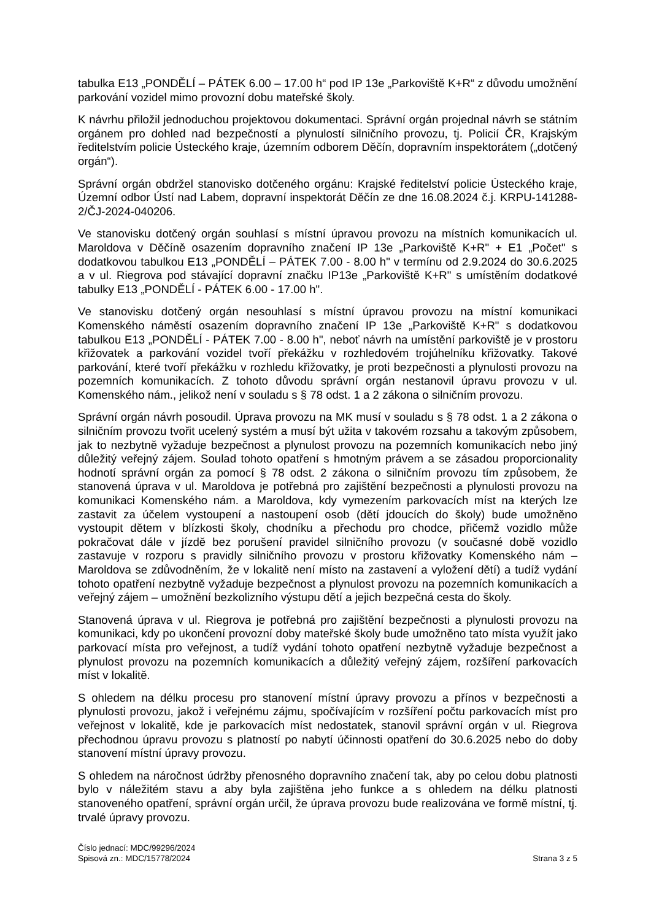tabulka E13 „PONDĚLÍ – PÁTEK 6.00 – 17.00 h“ pod IP 13e „Parkoviště K+R“ z důvodu umožnění parkování vozidel mimo provozní dobu mateřské školy.
K návrhu přiložil jednoduchou projektovou dokumentaci. Správní orgán projednal návrh se státním orgánem pro dohled nad bezpečností a plynulostí silničního provozu, tj. Policií ČR, Krajským ředitelstvím policie Ústeckého kraje, územním odborem Děčín, dopravním inspektorátem („dotčený orgán“).
Správní orgán obdržel stanovisko dotčeného orgánu: Krajské ředitelství policie Ústeckého kraje, Územní odbor Ústí nad Labem, dopravní inspektorát Děčín ze dne 16.08.2024 č.j. KRPU-141288-2/ČJ-2024-040206.
Ve stanovisku dotčený orgán souhlasí s místní úpravou provozu na místních komunikacích ul. Maroldova v Děčíně osazením dopravního značení IP 13e „Parkoviště K+R" + E1 „Počet" s dodatkovou tabulkou E13 „PONDĚLÍ – PÁTEK 7.00 - 8.00 h" v termínu od 2.9.2024 do 30.6.2025 a v ul. Riegrova pod stávající dopravní značku IP13e „Parkoviště K+R" s umístěním dodatkové tabulky E13 „PONDĚLÍ - PÁTEK 6.00 - 17.00 h".
Ve stanovisku dotčený orgán nesouhlasí s místní úpravou provozu na místní komunikaci Komenského náměstí osazením dopravního značení IP 13e „Parkoviště K+R" s dodatkovou tabulkou E13 „PONDĚLÍ - PÁTEK 7.00 - 8.00 h", neboť návrh na umístění parkoviště je v prostoru křižovatek a parkování vozidel tvoří překážku v rozhledovém trojúhelníku křižovatky. Takové parkování, které tvoří překážku v rozhledu křižovatky, je proti bezpečnosti a plynulosti provozu na pozemních komunikacích. Z tohoto důvodu správní orgán nestanovil úpravu provozu v ul. Komenského nám., jelikož není v souladu s § 78 odst. 1 a 2 zákona o silničním provozu.
Správní orgán návrh posoudil. Úprava provozu na MK musí v souladu s § 78 odst. 1 a 2 zákona o silničním provozu tvořit ucelený systém a musí být užita v takovém rozsahu a takovým způsobem, jak to nezbytně vyžaduje bezpečnost a plynulost provozu na pozemních komunikacích nebo jiný důležitý veřejný zájem. Soulad tohoto opatření s hmotným právem a se zásadou proporcionality hodnotí správní orgán za pomocí § 78 odst. 2 zákona o silničním provozu tím způsobem, že stanovená úprava v ul. Maroldova je potřebná pro zajištění bezpečnosti a plynulosti provozu na komunikaci Komenského nám. a Maroldova, kdy vymezením parkovacích míst na kterých lze zastavit za účelem vystoupení a nastoupení osob (dětí jdoucích do školy) bude umožněno vystoupit dětem v blízkosti školy, chodníku a přechodu pro chodce, přičemž vozidlo může pokračovat dále v jízdě bez porušení pravidel silničního provozu (v současné době vozidlo zastavuje v rozporu s pravidly silničního provozu v prostoru křižovatky Komenského nám – Maroldova se zdůvodněním, že v lokalitě není místo na zastavení a vyložení dětí) a tudíž vydání tohoto opatření nezbytně vyžaduje bezpečnost a plynulost provozu na pozemních komunikacích a veřejný zájem – umožnění bezkolizního výstupu dětí a jejich bezpečná cesta do školy.
Stanovená úprava v ul. Riegrova je potřebná pro zajištění bezpečnosti a plynulosti provozu na komunikaci, kdy po ukončení provozní doby mateřské školy bude umožněno tato místa využít jako parkovací místa pro veřejnost, a tudíž vydání tohoto opatření nezbytně vyžaduje bezpečnost a plynulost provozu na pozemních komunikacích a důležitý veřejný zájem, rozšíření parkovacích míst v lokalitě.
S ohledem na délku procesu pro stanovení místní úpravy provozu a přínos v bezpečnosti a plynulosti provozu, jakož i veřejnému zájmu, spočívajícím v rozšíření počtu parkovacích míst pro veřejnost v lokalitě, kde je parkovacích míst nedostatek, stanovil správní orgán v ul. Riegrova přechodnou úpravu provozu s platností po nabytí účinnosti opatření do 30.6.2025 nebo do doby stanovení místní úpravy provozu.
S ohledem na náročnost údržby přenosného dopravního značení tak, aby po celou dobu platnosti bylo v náležitém stavu a aby byla zajištěna jeho funkce a s ohledem na délku platnosti stanoveného opatření, správní orgán určil, že úprava provozu bude realizována ve formě místní, tj. trvalé úpravy provozu.
Číslo jednací: MDC/99296/2024
Spisová zn.: MDC/15778/2024
Strana 3 z 5